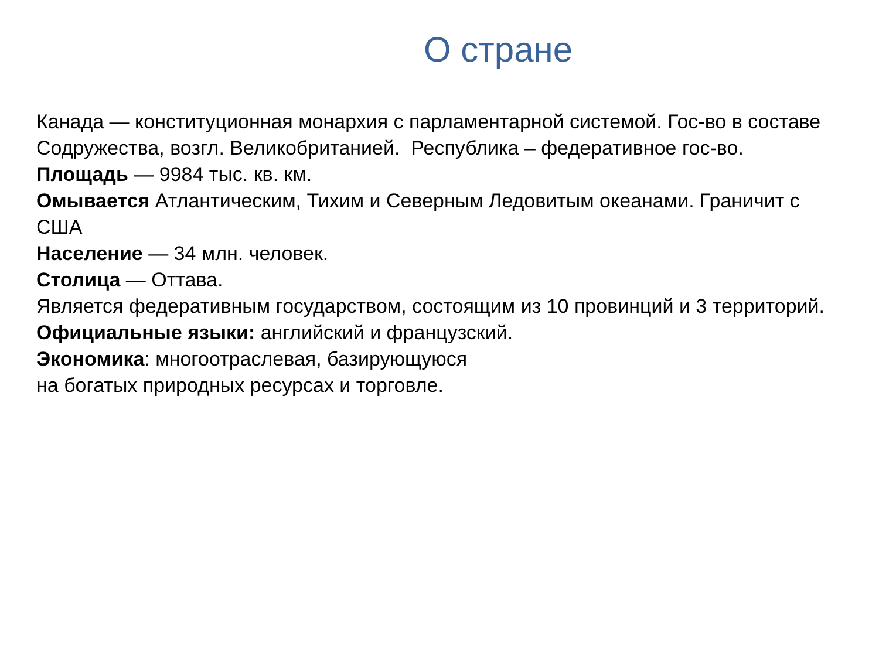О стране
Канада — конституционная монархия с парламентарной системой. Гос-во в составе Содружества, возгл. Великобританией. Республика – федеративное гос-во.
Площадь — 9984 тыс. кв. км.
Омывается Атлантическим, Тихим и Северным Ледовитым океанами. Граничит с США
Население — 34 млн. человек.
Столица — Оттава.
Является федеративным государством, состоящим из 10 провинций и 3 территорий.
Официальные языки: английский и французский.
Экономика: многоотраслевая, базирующуюся
на богатых природных ресурсах и торговле.